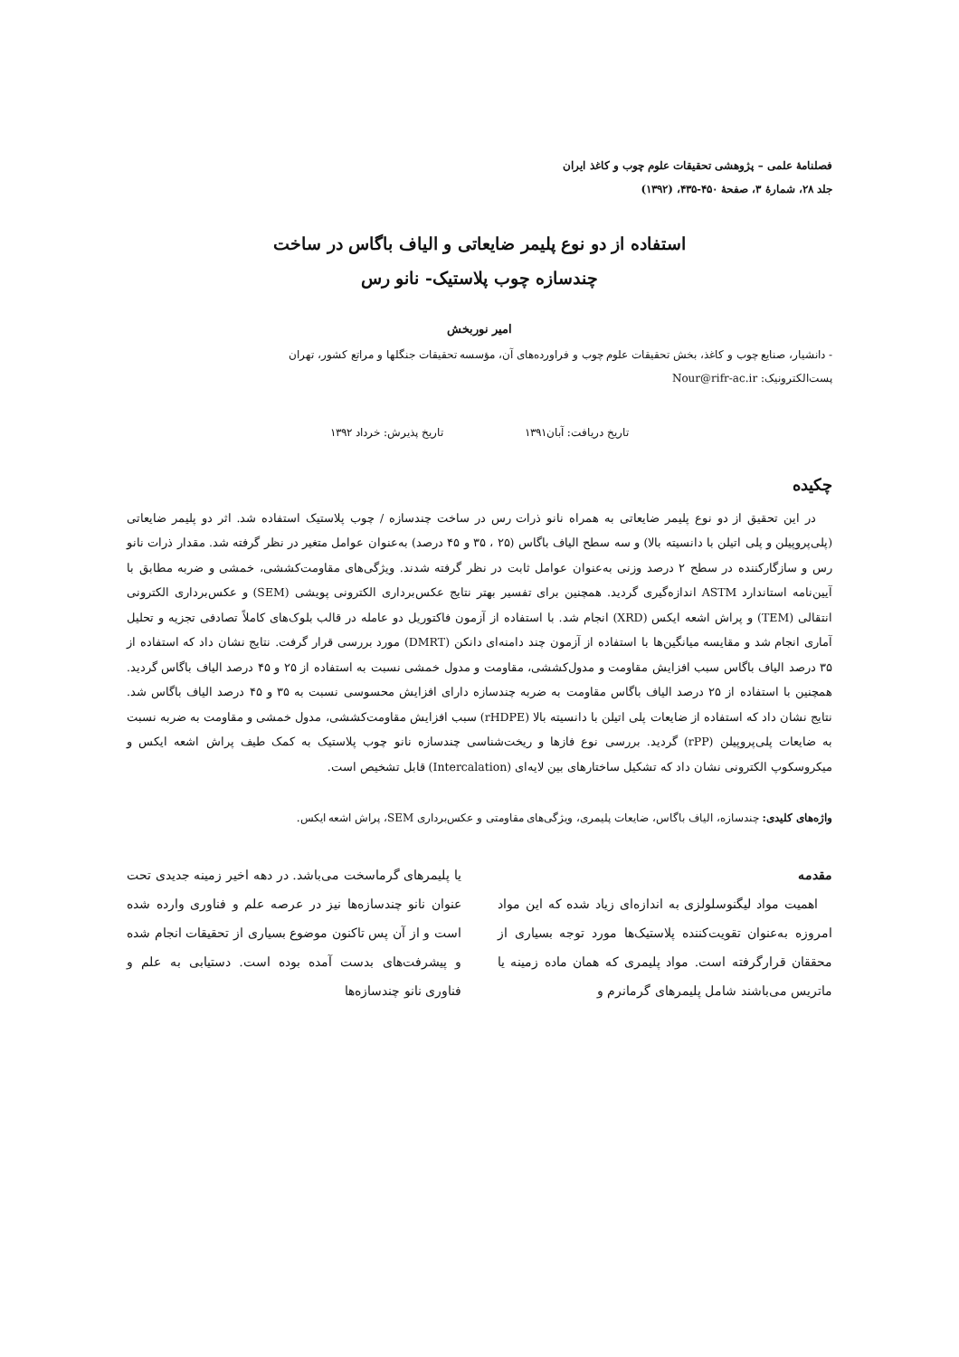فصلنامهٔ علمی – پژوهشی تحقیقات علوم چوب و کاغذ ایران
جلد ۲۸، شمارهٔ ۳، صفحهٔ ۴۵۰-۴۳۵، (۱۳۹۲)
استفاده از دو نوع پلیمر ضایعاتی و الیاف باگاس در ساخت
چندسازه چوب پلاستیک- نانو رس
امیر نوربخش
- دانشیار، صنایع چوب و کاغذ، بخش تحقیقات علوم چوب و فراورده‌های آن، مؤسسه تحقیقات جنگلها و مراتع کشور، تهران
پست‌الکترونیک: Nour@rifr-ac.ir
تاریخ دریافت: آبان۱۳۹۱ تاریخ پذیرش: خرداد ۱۳۹۲
چکیده
در این تحقیق از دو نوع پلیمر ضایعاتی به همراه نانو ذرات رس در ساخت چندسازه / چوب پلاستیک استفاده شد. اثر دو پلیمر ضایعاتی (پلی‌پروپیلن و پلی اتیلن با دانسیته بالا) و سه سطح الیاف باگاس (۲۵ ، ۳۵ و ۴۵ درصد) به‌عنوان عوامل متغیر در نظر گرفته شد. مقدار ذرات نانو رس و سازگارکننده در سطح ۲ درصد وزنی به‌عنوان عوامل ثابت در نظر گرفته شدند. ویژگی‌های مقاومت‌کششی، خمشی و ضربه مطابق با آیین‌نامه استاندارد ASTM اندازه‌گیری گردید. همچنین برای تفسیر بهتر نتایج عکس‌برداری الکترونی پویشی (SEM) و عکس‌برداری الکترونی انتقالی (TEM) و پراش اشعه ایکس (XRD) انجام شد. با استفاده از آزمون فاکتوریل دو عامله در قالب بلوک‌های کاملاً تصادفی تجزیه و تحلیل آماری انجام شد و مقایسه میانگین‌ها با استفاده از آزمون چند دامنه‌ای دانکن (DMRT) مورد بررسی قرار گرفت. نتایج نشان داد که استفاده از ۳۵ درصد الیاف باگاس سبب افزایش مقاومت و مدول‌کششی، مقاومت و مدول خمشی نسبت به استفاده از ۲۵ و ۴۵ درصد الیاف باگاس گردید. همچنین با استفاده از ۲۵ درصد الیاف باگاس مقاومت به ضربه چندسازه دارای افزایش محسوسی نسبت به ۳۵ و ۴۵ درصد الیاف باگاس شد. نتایج نشان داد که استفاده از ضایعات پلی اتیلن با دانسیته بالا (rHDPE) سبب افزایش مقاومت‌کششی، مدول خمشی و مقاومت به ضربه نسبت به ضایعات پلی‌پروپیلن (rPP) گردید. بررسی نوع فازها و ریخت‌شناسی چندسازه نانو چوب پلاستیک به کمک طیف پراش اشعه ایکس و میکروسکوپ الکترونی نشان داد که تشکیل ساختارهای بین لایه‌ای (Intercalation) قابل تشخیص است.
واژه‌های کلیدی: چندسازه، الیاف باگاس، ضایعات پلیمری، ویژگی‌های مقاومتی و عکس‌برداری SEM، پراش اشعه ایکس.
مقدمه
اهمیت مواد لیگنوسلولزی به اندازه‌ای زیاد شده که این مواد امروزه به‌عنوان تقویت‌کننده پلاستیک‌ها مورد توجه بسیاری از محققان قرارگرفته است. مواد پلیمری که همان ماده زمینه یا ماتریس می‌باشند شامل پلیمرهای گرمانرم و
یا پلیمرهای گرماسخت می‌باشد. در دهه اخیر زمینه جدیدی تحت عنوان نانو چندسازه‌ها نیز در عرصه علم و فناوری وارده شده است و از آن پس تاکنون موضوع بسیاری از تحقیقات انجام شده و پیشرفت‌های بدست آمده بوده است. دستیابی به علم و فناوری نانو چندسازه‌ها